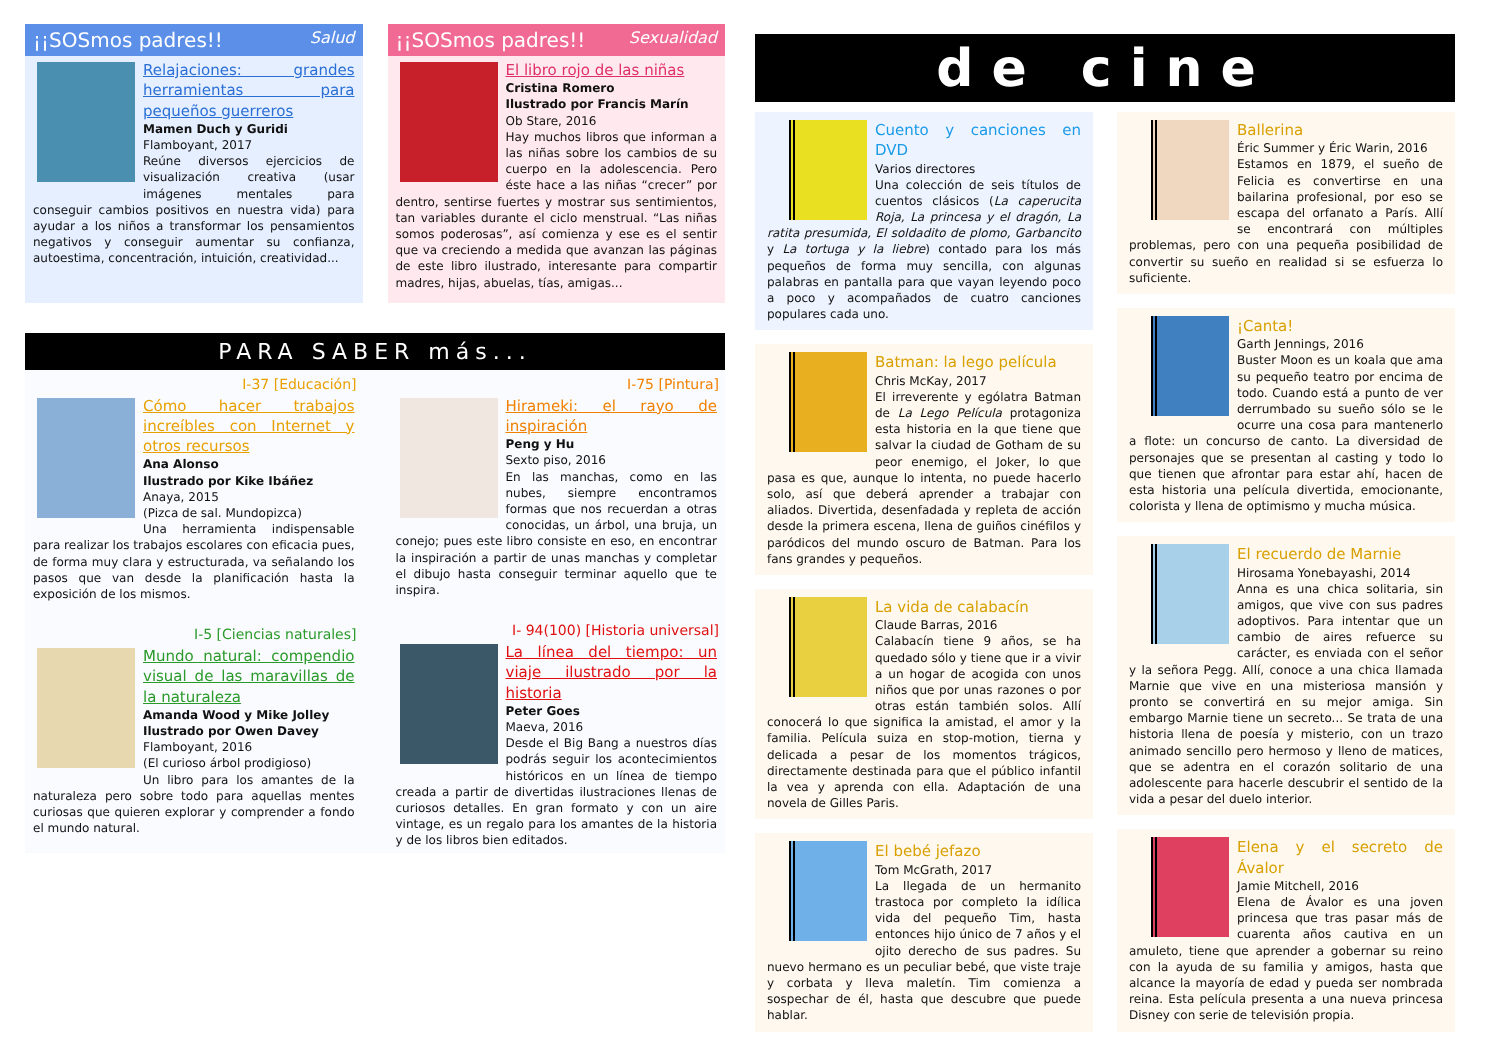¡¡SOSmos padres!! Salud
Relajaciones: grandes herramientas para pequeños guerreros
Mamen Duch y Guridi
Flamboyant, 2017
Reúne diversos ejercicios de visualización creativa (usar imágenes mentales para conseguir cambios positivos en nuestra vida) para ayudar a los niños a transformar los pensamientos negativos y conseguir aumentar su confianza, autoestima, concentración, intuición, creatividad...
¡¡SOSmos padres!! Sexualidad
El libro rojo de las niñas
Cristina Romero
Ilustrado por Francis Marín
Ob Stare, 2016
Hay muchos libros que informan a las niñas sobre los cambios de su cuerpo en la adolescencia. Pero éste hace a las niñas “crecer” por dentro, sentirse fuertes y mostrar sus sentimientos, tan variables durante el ciclo menstrual. “Las niñas somos poderosas”, así comienza y ese es el sentir que va creciendo a medida que avanzan las páginas de este libro ilustrado, interesante para compartir madres, hijas, abuelas, tías, amigas...
PARA SABER más...
I-37 [Educación]
Cómo hacer trabajos increíbles con Internet y otros recursos
Ana Alonso
Ilustrado por Kike Ibáñez
Anaya, 2015
(Pizca de sal. Mundopizca)
Una herramienta indispensable para realizar los trabajos escolares con eficacia pues, de forma muy clara y estructurada, va señalando los pasos que van desde la planificación hasta la exposición de los mismos.
I-5 [Ciencias naturales]
Mundo natural: compendio visual de las maravillas de la naturaleza
Amanda Wood y Mike Jolley
Ilustrado por Owen Davey
Flamboyant, 2016
(El curioso árbol prodigioso)
Un libro para los amantes de la naturaleza pero sobre todo para aquellas mentes curiosas que quieren explorar y comprender a fondo el mundo natural.
I-75 [Pintura]
Hirameki: el rayo de inspiración
Peng y Hu
Sexto piso, 2016
En las manchas, como en las nubes, siempre encontramos formas que nos recuerdan a otras conocidas, un árbol, una bruja, un conejo; pues este libro consiste en eso, en encontrar la inspiración a partir de unas manchas y completar el dibujo hasta conseguir terminar aquello que te inspira.
I- 94(100) [Historia universal]
La línea del tiempo: un viaje ilustrado por la historia
Peter Goes
Maeva, 2016
Desde el Big Bang a nuestros días podrás seguir los acontecimientos históricos en un línea de tiempo creada a partir de divertidas ilustraciones llenas de curiosos detalles. En gran formato y con un aire vintage, es un regalo para los amantes de la historia y de los libros bien editados.
de cine
Cuento y canciones en DVD
Varios directores
Una colección de seis títulos de cuentos clásicos (La caperucita Roja, La princesa y el dragón, La ratita presumida, El soldadito de plomo, Garbancito y La tortuga y la liebre) contado para los más pequeños de forma muy sencilla, con algunas palabras en pantalla para que vayan leyendo poco a poco y acompañados de cuatro canciones populares cada uno.
Batman: la lego película
Chris McKay, 2017
El irreverente y ególatra Batman de La Lego Película protagoniza esta historia en la que tiene que salvar la ciudad de Gotham de su peor enemigo, el Joker, lo que pasa es que, aunque lo intenta, no puede hacerlo solo, así que deberá aprender a trabajar con aliados. Divertida, desenfadada y repleta de acción desde la primera escena, llena de guiños cinéfilos y paródicos del mundo oscuro de Batman. Para los fans grandes y pequeños.
La vida de calabacín
Claude Barras, 2016
Calabacín tiene 9 años, se ha quedado sólo y tiene que ir a vivir a un hogar de acogida con unos niños que por unas razones o por otras están también solos. Allí conocerá lo que significa la amistad, el amor y la familia. Película suiza en stop-motion, tierna y delicada a pesar de los momentos trágicos, directamente destinada para que el público infantil la vea y aprenda con ella. Adaptación de una novela de Gilles Paris.
El bebé jefazo
Tom McGrath, 2017
La llegada de un hermanito trastoca por completo la idílica vida del pequeño Tim, hasta entonces hijo único de 7 años y el ojito derecho de sus padres. Su nuevo hermano es un peculiar bebé, que viste traje y corbata y lleva maletín. Tim comienza a sospechar de él, hasta que descubre que puede hablar.
Ballerina
Éric Summer y Éric Warin, 2016
Estamos en 1879, el sueño de Felicia es convertirse en una bailarina profesional, por eso se escapa del orfanato a París. Allí se encontrará con múltiples problemas, pero con una pequeña posibilidad de convertir su sueño en realidad si se esfuerza lo suficiente.
¡Canta!
Garth Jennings, 2016
Buster Moon es un koala que ama su pequeño teatro por encima de todo. Cuando está a punto de ver derrumbado su sueño sólo se le ocurre una cosa para mantenerlo a flote: un concurso de canto. La diversidad de personajes que se presentan al casting y todo lo que tienen que afrontar para estar ahí, hacen de esta historia una película divertida, emocionante, colorista y llena de optimismo y mucha música.
El recuerdo de Marnie
Hirosama Yonebayashi, 2014
Anna es una chica solitaria, sin amigos, que vive con sus padres adoptivos. Para intentar que un cambio de aires refuerce su carácter, es enviada con el señor y la señora Pegg. Allí, conoce a una chica llamada Marnie que vive en una misteriosa mansión y pronto se convertirá en su mejor amiga. Sin embargo Marnie tiene un secreto... Se trata de una historia llena de poesía y misterio, con un trazo animado sencillo pero hermoso y lleno de matices, que se adentra en el corazón solitario de una adolescente para hacerle descubrir el sentido de la vida a pesar del duelo interior.
Elena y el secreto de Ávalor
Jamie Mitchell, 2016
Elena de Ávalor es una joven princesa que tras pasar más de cuarenta años cautiva en un amuleto, tiene que aprender a gobernar su reino con la ayuda de su familia y amigos, hasta que alcance la mayoría de edad y pueda ser nombrada reina. Esta película presenta a una nueva princesa Disney con serie de televisión propia.